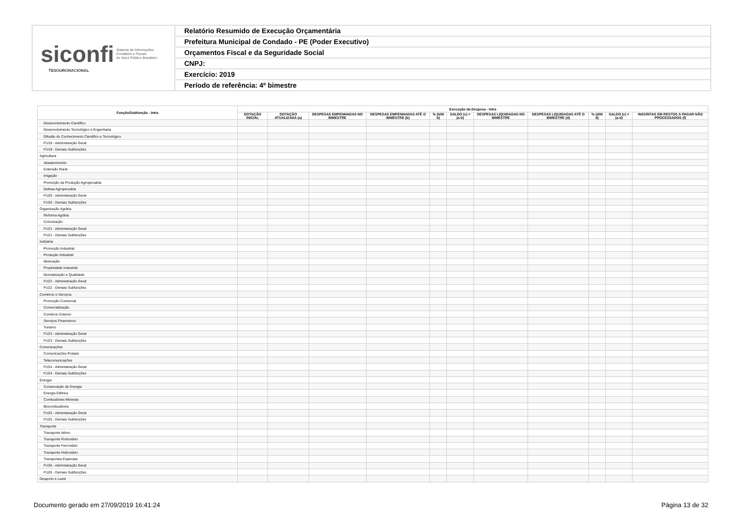siconfi Sistema de Informações
Contábeis e Fiscais
do Setor Público Brasileiro
TESOURONACIONAL
Relatório Resumido de Execução Orçamentária
Prefeitura Municipal de Condado - PE (Poder Executivo)
Orçamentos Fiscal e da Seguridade Social
CNPJ:
Exercício: 2019
Período de referência: 4º bimestre
| Função/Subfunção - Intra | Execução da Despesa - Intra | | | | | | | | | | |
| --- | --- | --- | --- | --- | --- | --- | --- | --- | --- | --- | --- |
| | DOTAÇÃO INICIAL | DOTAÇÃO ATUALIZADA (a) | DESPESAS EMPENHADAS NO BIMESTRE | DESPESAS EMPENHADAS ATÉ O BIMESTRE (b) | % (b/III b) | SALDO (c) = (a-b) | DESPESAS LIQUIDADAS NO BIMESTRE | DESPESAS LIQUIDADAS ATÉ O BIMESTRE (d) | % (d/III d) | SALDO (e) = (a-d) | INSCRITAS EM RESTOS A PAGAR NÃO PROCESSADOS (f) |
| Desenvolvimento Científico | | | | | | | | | | | |
| Desenvolvimento Tecnológico e Engenharia | | | | | | | | | | | |
| Difusão do Conhecimento Científico e Tecnológico | | | | | | | | | | | |
| FU19 - Administração Geral | | | | | | | | | | | |
| FU19 - Demais Subfunções | | | | | | | | | | | |
| Agricultura | | | | | | | | | | | |
| Abastecimento | | | | | | | | | | | |
| Extensão Rural | | | | | | | | | | | |
| Irrigação | | | | | | | | | | | |
| Promoção da Produção Agropecuária | | | | | | | | | | | |
| Defesa Agropecuária | | | | | | | | | | | |
| FU20 - Administração Geral | | | | | | | | | | | |
| FU20 - Demais Subfunções | | | | | | | | | | | |
| Organização Agrária | | | | | | | | | | | |
| Reforma Agrária | | | | | | | | | | | |
| Colonização | | | | | | | | | | | |
| FU21 - Administração Geral | | | | | | | | | | | |
| FU21 - Demais Subfunções | | | | | | | | | | | |
| Indústria | | | | | | | | | | | |
| Promoção Industrial | | | | | | | | | | | |
| Produção Industrial | | | | | | | | | | | |
| Mineração | | | | | | | | | | | |
| Propriedade Industrial | | | | | | | | | | | |
| Normalização e Qualidade | | | | | | | | | | | |
| FU22 - Administração Geral | | | | | | | | | | | |
| FU22 - Demais Subfunções | | | | | | | | | | | |
| Comércio e Serviços | | | | | | | | | | | |
| Promoção Comercial | | | | | | | | | | | |
| Comercialização | | | | | | | | | | | |
| Comércio Exterior | | | | | | | | | | | |
| Serviços Financeiros | | | | | | | | | | | |
| Turismo | | | | | | | | | | | |
| FU23 - Administração Geral | | | | | | | | | | | |
| FU23 - Demais Subfunções | | | | | | | | | | | |
| Comunicações | | | | | | | | | | | |
| Comunicações Postais | | | | | | | | | | | |
| Telecomunicações | | | | | | | | | | | |
| FU24 - Administração Geral | | | | | | | | | | | |
| FU24 - Demais Subfunções | | | | | | | | | | | |
| Energia | | | | | | | | | | | |
| Conservação de Energia | | | | | | | | | | | |
| Energia Elétrica | | | | | | | | | | | |
| Combustíveis Minerais | | | | | | | | | | | |
| Biocombustíveis | | | | | | | | | | | |
| FU25 - Administração Geral | | | | | | | | | | | |
| FU25 - Demais Subfunções | | | | | | | | | | | |
| Transporte | | | | | | | | | | | |
| Transporte Aéreo | | | | | | | | | | | |
| Transporte Rodoviário | | | | | | | | | | | |
| Transporte Ferroviário | | | | | | | | | | | |
| Transporte Hidroviário | | | | | | | | | | | |
| Transportes Especiais | | | | | | | | | | | |
| FU26 - Administração Geral | | | | | | | | | | | |
| FU26 - Demais Subfunções | | | | | | | | | | | |
| Desporto e Lazer | | | | | | | | | | | |
Documento gerado em 27/09/2019 16:41:24
Página 13 de 32